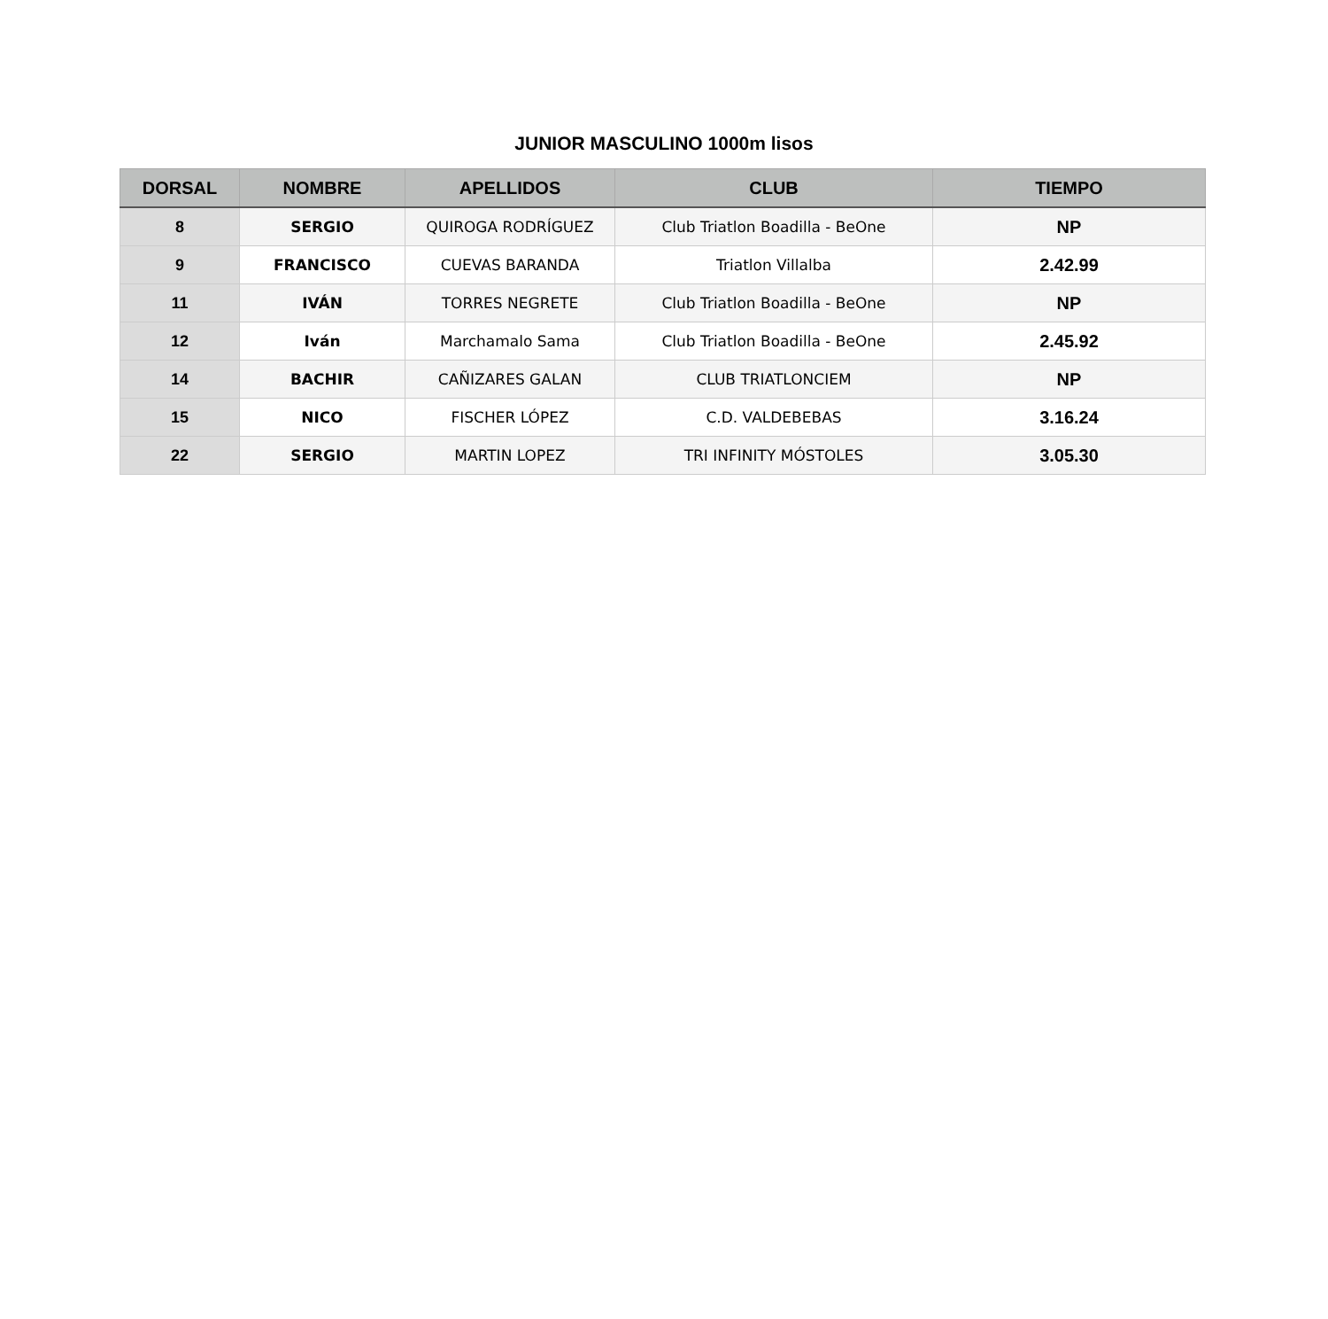JUNIOR MASCULINO 1000m lisos
| DORSAL | NOMBRE | APELLIDOS | CLUB | TIEMPO |
| --- | --- | --- | --- | --- |
| 8 | SERGIO | QUIROGA RODRÍGUEZ | Club Triatlon Boadilla - BeOne | NP |
| 9 | FRANCISCO | CUEVAS BARANDA | Triatlon Villalba | 2.42.99 |
| 11 | IVÁN | TORRES NEGRETE | Club Triatlon Boadilla - BeOne | NP |
| 12 | Iván | Marchamalo Sama | Club Triatlon Boadilla - BeOne | 2.45.92 |
| 14 | BACHIR | CAÑIZARES GALAN | CLUB TRIATLONCIEM | NP |
| 15 | NICO | FISCHER LÓPEZ | C.D. VALDEBEBAS | 3.16.24 |
| 22 | SERGIO | MARTIN LOPEZ | TRI INFINITY MÓSTOLES | 3.05.30 |